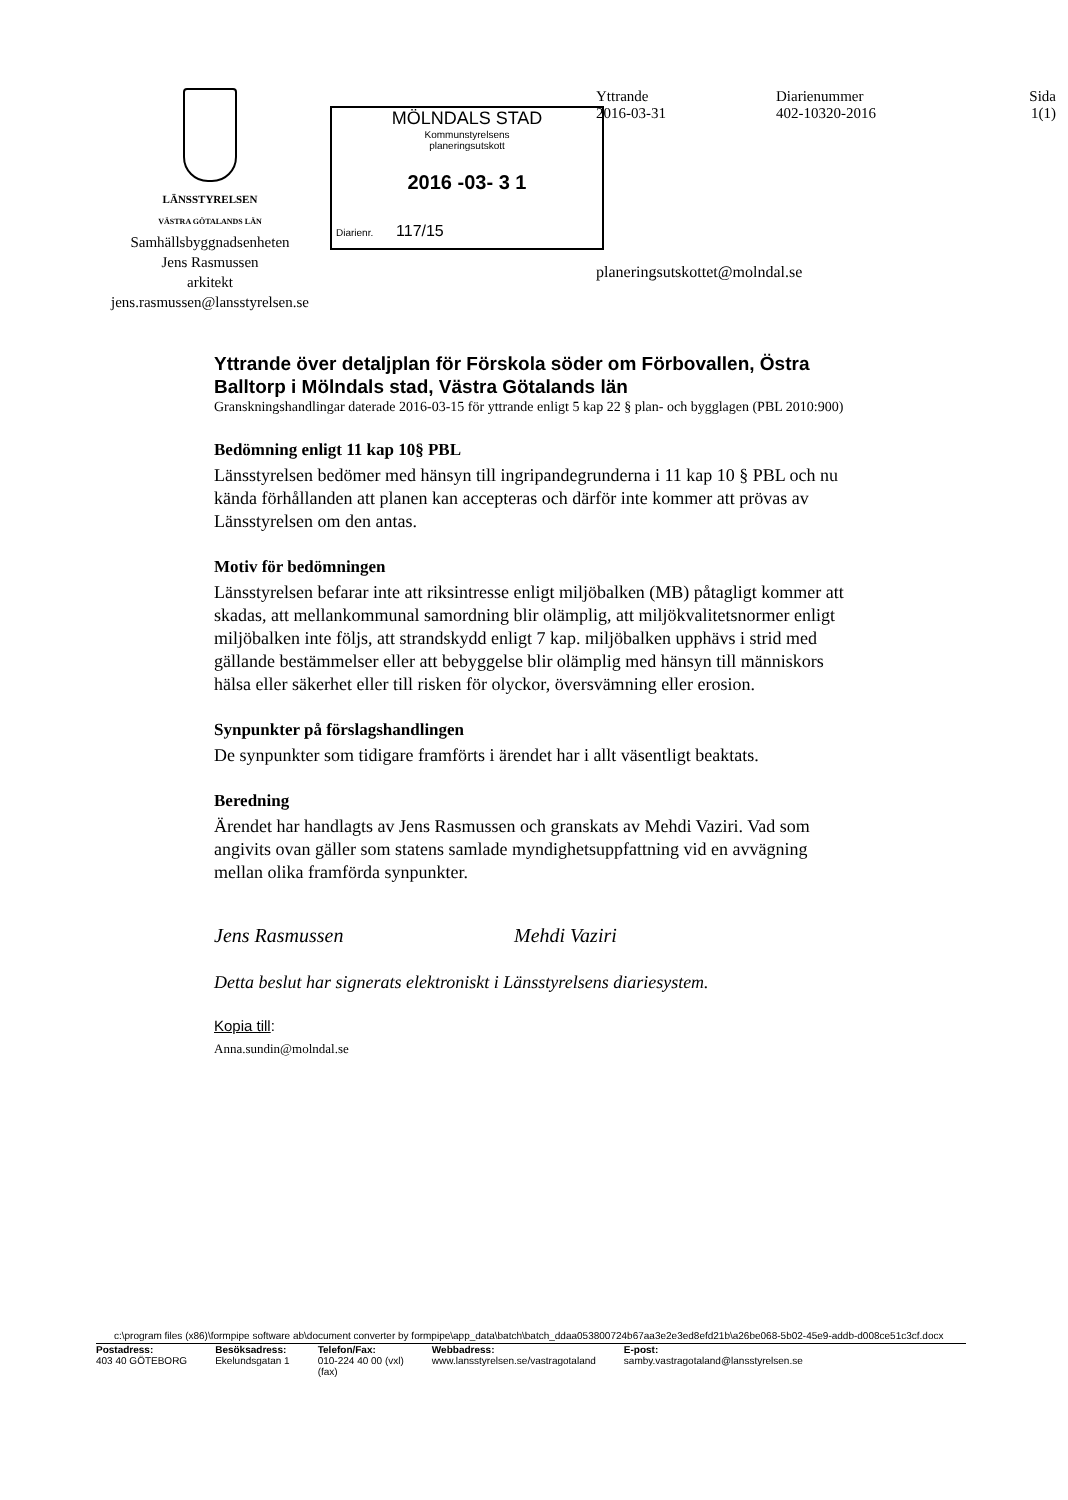LÄNSSTYRELSEN
VÄSTRA GÖTALANDS LÄN
Samhällsbyggnadsenheten
Jens Rasmussen
arkitekt
jens.rasmussen@lansstyrelsen.se
MÖLNDALS STAD
Kommunstyrelsens
planeringsutskott
2016 -03- 3 1
Diarienr. 117/15
Yttrande
2016-03-31
Diarienummer
402-10320-2016
Sida
1(1)
planeringsutskottet@molndal.se
Yttrande över detaljplan för Förskola söder om Förbovallen, Östra Balltorp i Mölndals stad, Västra Götalands län
Granskningshandlingar daterade 2016-03-15 för yttrande enligt 5 kap 22 § plan- och bygglagen (PBL 2010:900)
Bedömning enligt 11 kap 10§ PBL
Länsstyrelsen bedömer med hänsyn till ingripandegrunderna i 11 kap 10 § PBL och nu kända förhållanden att planen kan accepteras och därför inte kommer att prövas av Länsstyrelsen om den antas.
Motiv för bedömningen
Länsstyrelsen befarar inte att riksintresse enligt miljöbalken (MB) påtagligt kommer att skadas, att mellankommunal samordning blir olämplig, att miljökvalitetsnormer enligt miljöbalken inte följs, att strandskydd enligt 7 kap. miljöbalken upphävs i strid med gällande bestämmelser eller att bebyggelse blir olämplig med hänsyn till människors hälsa eller säkerhet eller till risken för olyckor, översvämning eller erosion.
Synpunkter på förslagshandlingen
De synpunkter som tidigare framförts i ärendet har i allt väsentligt beaktats.
Beredning
Ärendet har handlagts av Jens Rasmussen och granskats av Mehdi Vaziri. Vad som angivits ovan gäller som statens samlade myndighetsuppfattning vid en avvägning mellan olika framförda synpunkter.
Jens Rasmussen Mehdi Vaziri
Detta beslut har signerats elektroniskt i Länsstyrelsens diariesystem.
Kopia till:
Anna.sundin@molndal.se
c:\program files (x86)\formpipe software ab\document converter by formpipe\app_data\batch\batch_ddaa053800724b67aa3e2e3ed8efd21b\a26be068-5b02-45e9-addb-d008ce51c3cf.docx
Postadress:
403 40 GÖTEBORG
Besöksadress:
Ekelundsgatan 1
Telefon/Fax:
010-224 40 00 (vxl)
(fax)
Webbadress:
www.lansstyrelsen.se/vastragotaland
E-post:
samby.vastragotaland@lansstyrelsen.se